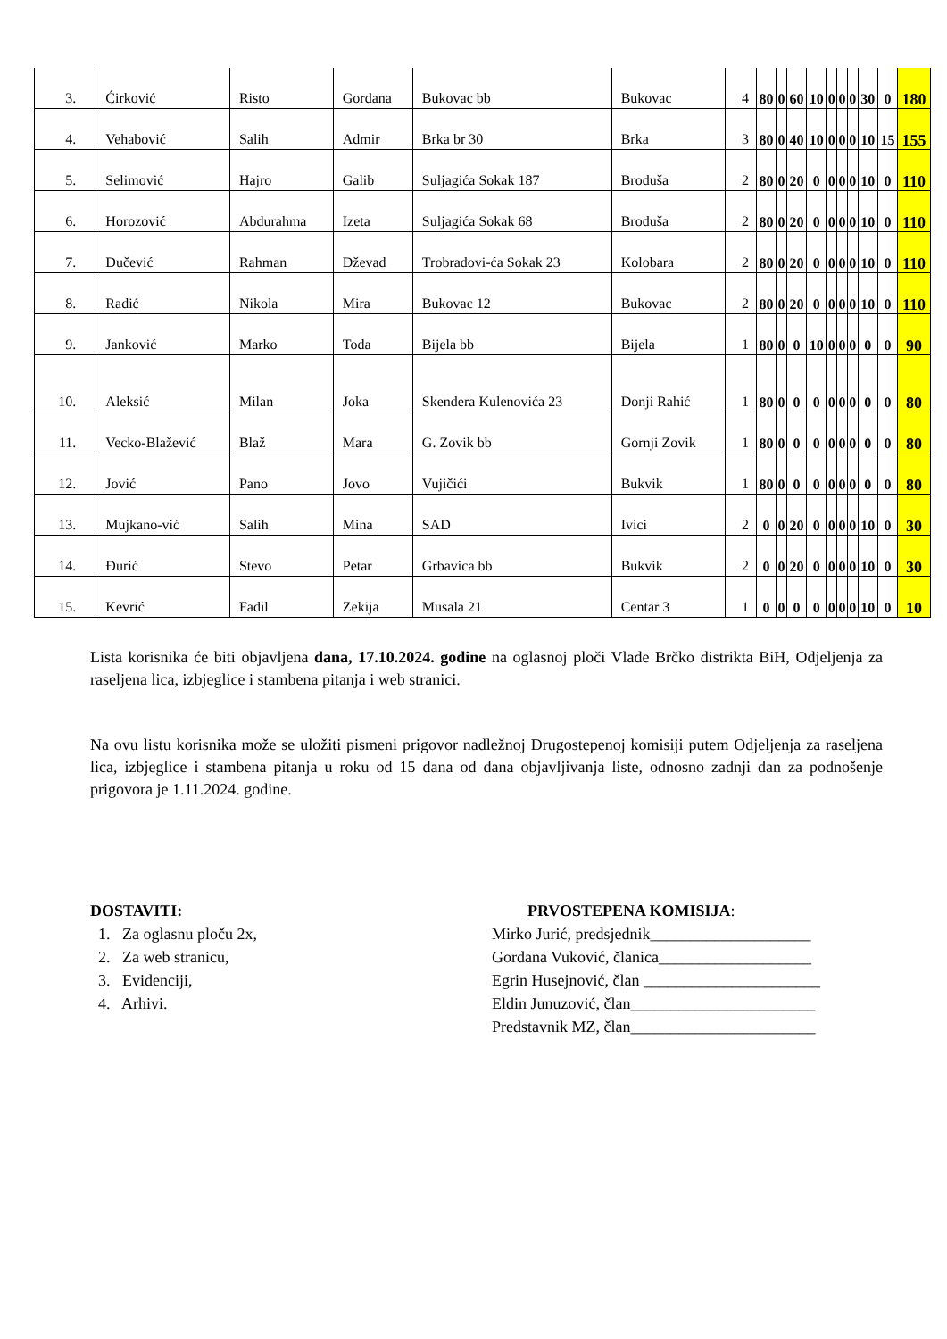| 3. | Ćirković | Risto | Gordana | Bukovac bb | Bukovac | 4 | 80 | 0 | 60 | 10 | 0 | 0 | 0 | 30 | 0 | 180 |
| 4. | Vehabović | Salih | Admir | Brka br 30 | Brka | 3 | 80 | 0 | 40 | 10 | 0 | 0 | 0 | 10 | 15 | 155 |
| 5. | Selimović | Hajro | Galib | Suljagića Sokak 187 | Broduša | 2 | 80 | 0 | 20 | 0 | 0 | 0 | 0 | 10 | 0 | 110 |
| 6. | Horozović | Abdurahma | Izeta | Suljagića Sokak 68 | Broduša | 2 | 80 | 0 | 20 | 0 | 0 | 0 | 0 | 10 | 0 | 110 |
| 7. | Dučević | Rahman | Dževad | Trobradovi-ća Sokak 23 | Kolobara | 2 | 80 | 0 | 20 | 0 | 0 | 0 | 0 | 10 | 0 | 110 |
| 8. | Radić | Nikola | Mira | Bukovac 12 | Bukovac | 2 | 80 | 0 | 20 | 0 | 0 | 0 | 0 | 10 | 0 | 110 |
| 9. | Janković | Marko | Toda | Bijela bb | Bijela | 1 | 80 | 0 | 0 | 10 | 0 | 0 | 0 | 0 | 0 | 90 |
| 10. | Aleksić | Milan | Joka | Skendera Kulenovića 23 | Donji Rahić | 1 | 80 | 0 | 0 | 0 | 0 | 0 | 0 | 0 | 0 | 80 |
| 11. | Vecko-Blažević | Blaž | Mara | G. Zovik bb | Gornji Zovik | 1 | 80 | 0 | 0 | 0 | 0 | 0 | 0 | 0 | 0 | 80 |
| 12. | Jović | Pano | Jovo | Vujičići | Bukvik | 1 | 80 | 0 | 0 | 0 | 0 | 0 | 0 | 0 | 0 | 80 |
| 13. | Mujkano-vić | Salih | Mina | SAD | Ivici | 2 | 0 | 0 | 20 | 0 | 0 | 0 | 0 | 10 | 0 | 30 |
| 14. | Đurić | Stevo | Petar | Grbavica bb | Bukvik | 2 | 0 | 0 | 20 | 0 | 0 | 0 | 0 | 10 | 0 | 30 |
| 15. | Kevrić | Fadil | Zekija | Musala 21 | Centar 3 | 1 | 0 | 0 | 0 | 0 | 0 | 0 | 0 | 10 | 0 | 10 |
Lista korisnika će biti objavljena dana, 17.10.2024. godine na oglasnoj ploči Vlade Brčko distrikta BiH, Odjeljenja za raseljena lica, izbjeglice i stambena pitanja i web stranici.
Na ovu listu korisnika može se uložiti pismeni prigovor nadležnoj Drugostepenoj komisiji putem Odjeljenja za raseljena lica, izbjeglice i stambena pitanja u roku od 15 dana od dana objavljivanja liste, odnosno zadnji dan za podnošenje prigovora je 1.11.2024. godine.
DOSTAVITI:
1. Za oglasnu ploču 2x,
2. Za web stranicu,
3. Evidenciji,
4. Arhivi.
PRVOSTEPENA KOMISIJA:
Mirko Jurić, predsjednik____________________
Gordana Vuković, članica___________________
Egrin Husejnović, član ______________________
Eldin Junuzović, član_______________________
Predstavnik MZ, član_______________________